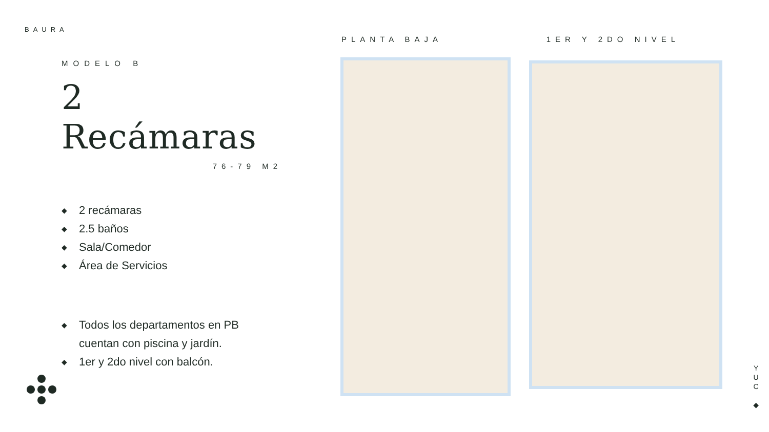BAURA
MODELO B
2 Recámaras
76-79 M2
◆ 2 recámaras
◆ 2.5 baños
◆ Sala/Comedor
◆ Área de Servicios
◆ Todos los departamentos en PB cuentan con piscina y jardín.
◆ 1er y 2do nivel con balcón.
PLANTA BAJA 1ER Y 2DO NIVEL
Y
U
C
◆